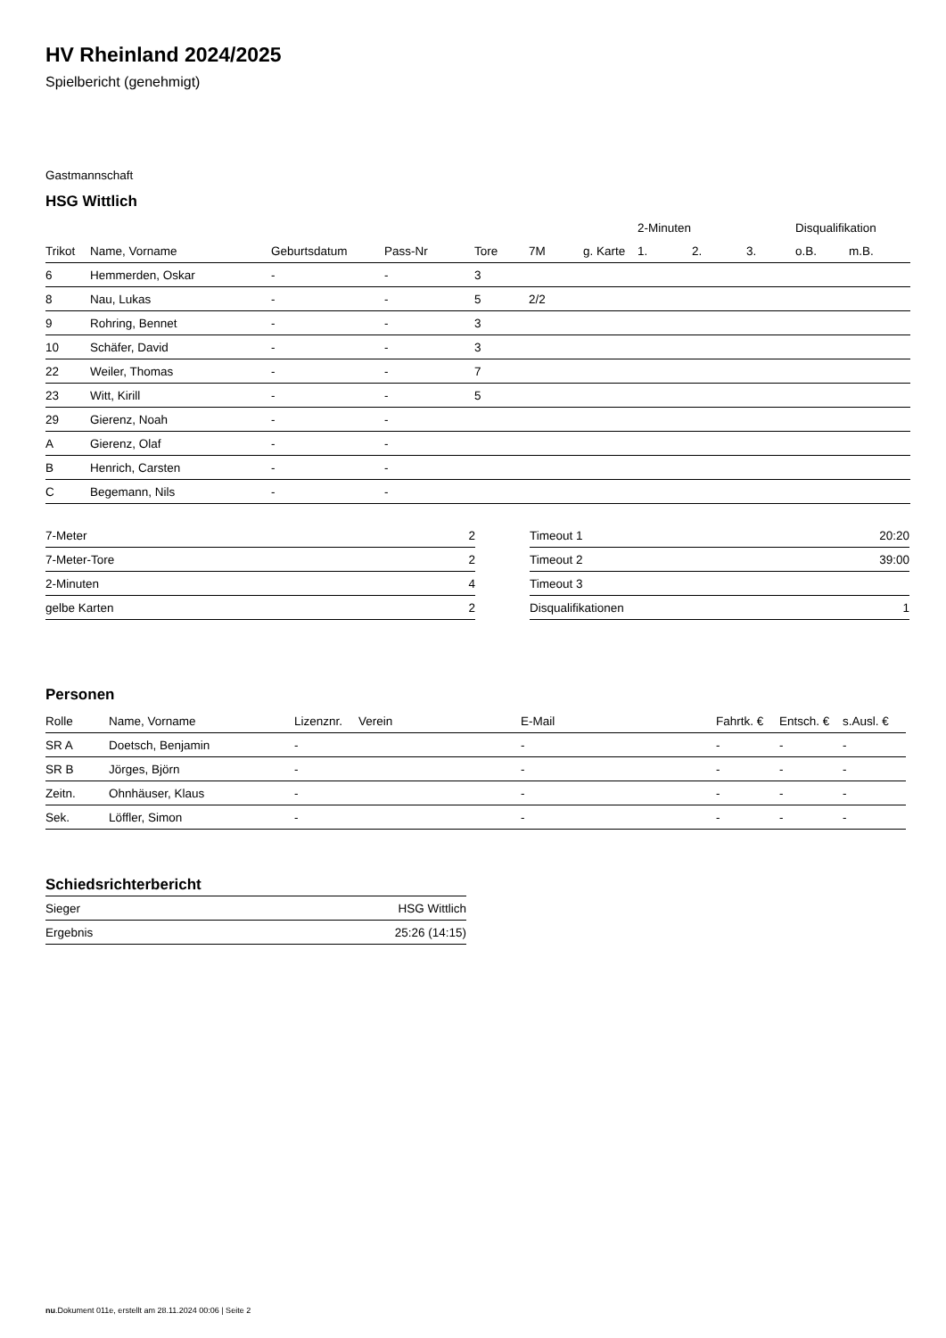HV Rheinland 2024/2025
Spielbericht (genehmigt)
Gastmannschaft
HSG Wittlich
| | | | | | | | 2-Minuten | | | Disqualifikation | |
| --- | --- | --- | --- | --- | --- | --- | --- | --- | --- | --- | --- |
| Trikot | Name, Vorname | Geburtsdatum | Pass-Nr | Tore | 7M | g. Karte | 1. | 2. | 3. | o.B. | m.B. |
| 6 | Hemmerden, Oskar | - | - | 3 | | | | | | | |
| 8 | Nau, Lukas | - | - | 5 | 2/2 | | | | | | |
| 9 | Rohring, Bennet | - | - | 3 | | | | | | | |
| 10 | Schäfer, David | - | - | 3 | | | | | | | |
| 22 | Weiler, Thomas | - | - | 7 | | | | | | | |
| 23 | Witt, Kirill | - | - | 5 | | | | | | | |
| 29 | Gierenz, Noah | - | - | | | | | | | | |
| A | Gierenz, Olaf | - | - | | | | | | | | |
| B | Henrich, Carsten | - | - | | | | | | | | |
| C | Begemann, Nils | - | - | | | | | | | | |
| 7-Meter | 2 |
| 7-Meter-Tore | 2 |
| 2-Minuten | 4 |
| gelbe Karten | 2 |
| Timeout 1 | 20:20 |
| Timeout 2 | 39:00 |
| Timeout 3 | |
| Disqualifikationen | 1 |
Personen
| Rolle | Name, Vorname | Lizenznr. | Verein | E-Mail | Fahrtk. € | Entsch. € | s.Ausl. € |
| --- | --- | --- | --- | --- | --- | --- | --- |
| SR A | Doetsch, Benjamin | - | | - | - | - | - |
| SR B | Jörges, Björn | - | | - | - | - | - |
| Zeitn. | Ohnhäuser, Klaus | - | | - | - | - | - |
| Sek. | Löffler, Simon | - | | - | - | - | - |
Schiedsrichterbericht
| Sieger | HSG Wittlich |
| Ergebnis | 25:26 (14:15) |
nu.Dokument 011e, erstellt am 28.11.2024 00:06 | Seite 2